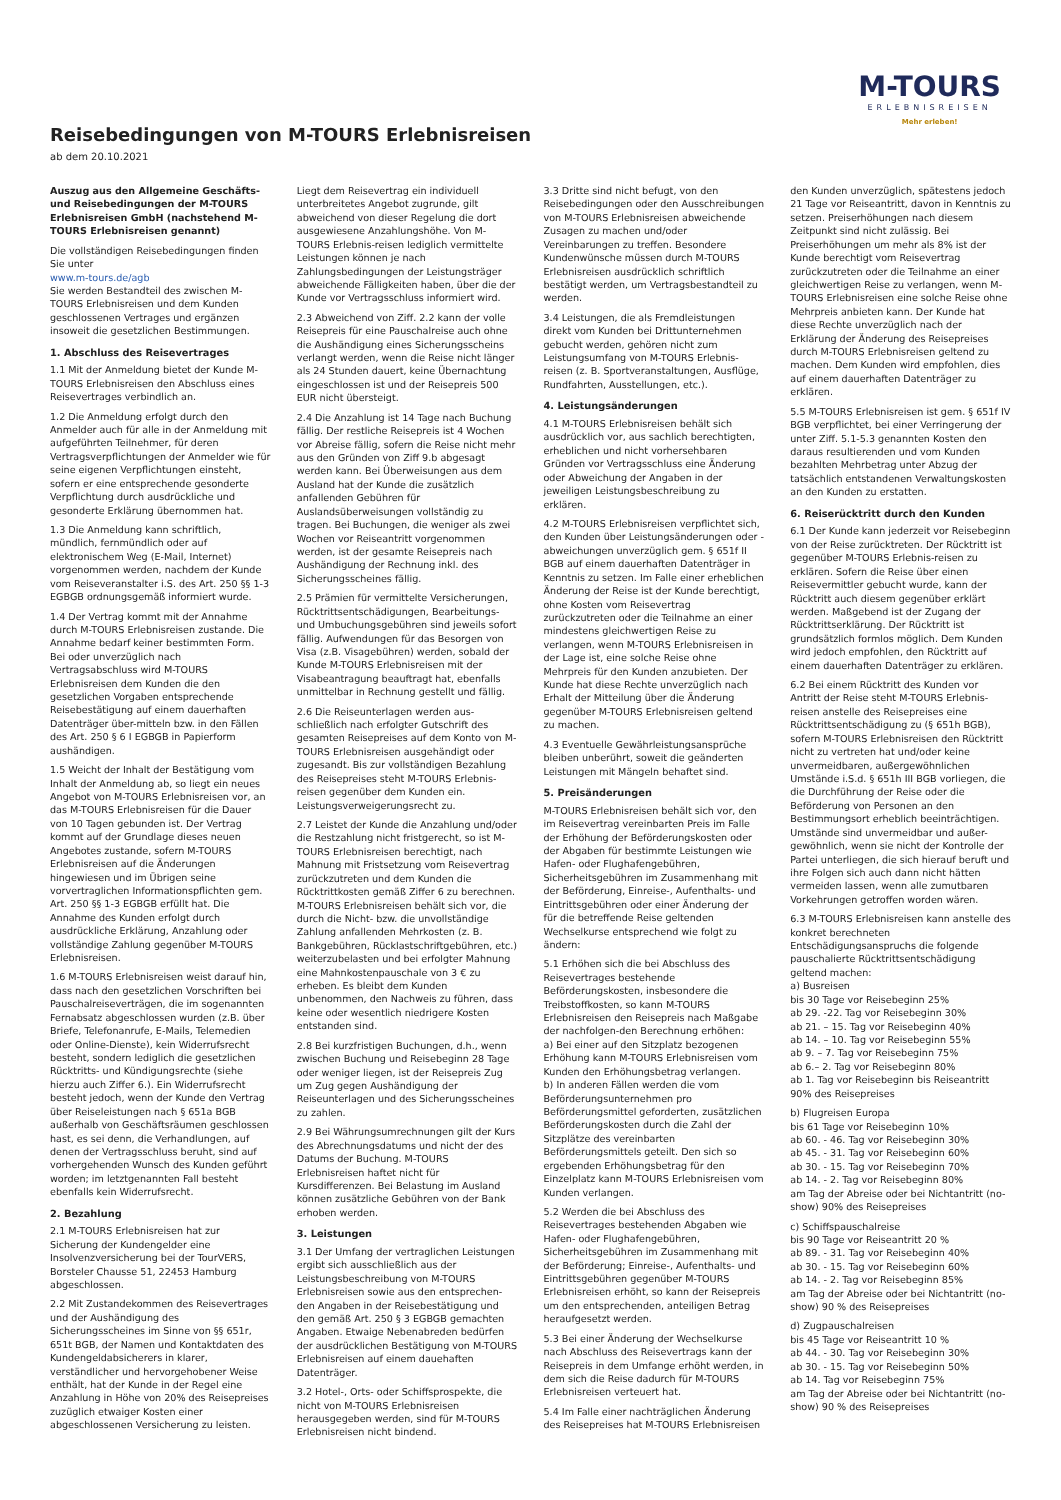M-TOURS
ERLEBNISREISEN
Mehr erleben!
Reisebedingungen von M-TOURS Erlebnisreisen
ab dem 20.10.2021
Auszug aus den Allgemeine Geschäfts- und Reisebedingungen der M-TOURS Erlebnisreisen GmbH (nachstehend M-TOURS Erlebnisreisen genannt)
Die vollständigen Reisebedingungen finden Sie unter
www.m-tours.de/agb
Sie werden Bestandteil des zwischen M-TOURS Erlebnisreisen und dem Kunden geschlossenen Vertrages und ergänzen insoweit die gesetzlichen Bestimmungen.
1. Abschluss des Reisevertrages
1.1 Mit der Anmeldung bietet der Kunde M-TOURS Erlebnisreisen den Abschluss eines Reisevertrages verbindlich an.
1.2 Die Anmeldung erfolgt durch den Anmelder auch für alle in der Anmeldung mit aufgeführten Teilnehmer, für deren Vertragsverpflichtungen der Anmelder wie für seine eigenen Verpflichtungen einsteht, sofern er eine entsprechende gesonderte Verpflichtung durch ausdrückliche und gesonderte Erklärung übernommen hat.
1.3 Die Anmeldung kann schriftlich, mündlich, fernmündlich oder auf elektronischem Weg (E-Mail, Internet) vorgenommen werden, nachdem der Kunde vom Reiseveranstalter i.S. des Art. 250 §§ 1-3 EGBGB ordnungsgemäß informiert wurde.
1.4 Der Vertrag kommt mit der Annahme durch M-TOURS Erlebnisreisen zustande. Die Annahme bedarf keiner bestimmten Form. Bei oder unverzüglich nach Vertragsabschluss wird M-TOURS Erlebnisreisen dem Kunden die den gesetzlichen Vorgaben entsprechende Reisebestätigung auf einem dauerhaften Datenträger über-mitteln bzw. in den Fällen des Art. 250 § 6 I EGBGB in Papierform aushändigen.
1.5 Weicht der Inhalt der Bestätigung vom Inhalt der Anmeldung ab, so liegt ein neues Angebot von M-TOURS Erlebnisreisen vor, an das M-TOURS Erlebnisreisen für die Dauer von 10 Tagen gebunden ist. Der Vertrag kommt auf der Grundlage dieses neuen Angebotes zustande, sofern M-TOURS Erlebnisreisen auf die Änderungen hingewiesen und im Übrigen seine vorvertraglichen Informationspflichten gem. Art. 250 §§ 1-3 EGBGB erfüllt hat. Die Annahme des Kunden erfolgt durch ausdrückliche Erklärung, Anzahlung oder vollständige Zahlung gegenüber M-TOURS Erlebnisreisen.
1.6 M-TOURS Erlebnisreisen weist darauf hin, dass nach den gesetzlichen Vorschriften bei Pauschalreiseverträgen, die im sogenannten Fernabsatz abgeschlossen wurden (z.B. über Briefe, Telefonanrufe, E-Mails, Telemedien oder Online-Dienste), kein Widerrufsrecht besteht, sondern lediglich die gesetzlichen Rücktritts- und Kündigungsrechte (siehe hierzu auch Ziffer 6.). Ein Widerrufsrecht besteht jedoch, wenn der Kunde den Vertrag über Reiseleistungen nach § 651a BGB außerhalb von Geschäftsräumen geschlossen hast, es sei denn, die Verhandlungen, auf denen der Vertragsschluss beruht, sind auf vorhergehenden Wunsch des Kunden geführt worden; im letztgenannten Fall besteht ebenfalls kein Widerrufsrecht.
2. Bezahlung
2.1 M-TOURS Erlebnisreisen hat zur Sicherung der Kundengelder eine Insolvenzversicherung bei der TourVERS, Borsteler Chausse 51, 22453 Hamburg abgeschlossen.
2.2 Mit Zustandekommen des Reisevertrages und der Aushändigung des Sicherungsscheines im Sinne von §§ 651r, 651t BGB, der Namen und Kontaktdaten des Kundengeldabsicherers in klarer, verständlicher und hervorgehobener Weise enthält, hat der Kunde in der Regel eine Anzahlung in Höhe von 20% des Reisepreises zuzüglich etwaiger Kosten einer abgeschlossenen Versicherung zu leisten. Liegt dem Reisevertrag ein individuell unterbreitetes Angebot zugrunde, gilt abweichend von dieser Regelung die dort ausgewiesene Anzahlungshöhe. Von M-TOURS Erlebnis-reisen lediglich vermittelte Leistungen können je nach Zahlungsbedingungen der Leistungsträger abweichende Fälligkeiten haben, über die der Kunde vor Vertragsschluss informiert wird.
2.3 Abweichend von Ziff. 2.2 kann der volle Reisepreis für eine Pauschalreise auch ohne die Aushändigung eines Sicherungsscheins verlangt werden, wenn die Reise nicht länger als 24 Stunden dauert, keine Übernachtung eingeschlossen ist und der Reisepreis 500 EUR nicht übersteigt.
2.4 Die Anzahlung ist 14 Tage nach Buchung fällig. Der restliche Reisepreis ist 4 Wochen vor Abreise fällig, sofern die Reise nicht mehr aus den Gründen von Ziff 9.b abgesagt werden kann. Bei Überweisungen aus dem Ausland hat der Kunde die zusätzlich anfallenden Gebühren für Auslandsüberweisungen vollständig zu tragen. Bei Buchungen, die weniger als zwei Wochen vor Reiseantritt vorgenommen werden, ist der gesamte Reisepreis nach Aushändigung der Rechnung inkl. des Sicherungsscheines fällig.
2.5 Prämien für vermittelte Versicherungen, Rücktrittsentschädigungen, Bearbeitungs- und Umbuchungsgebühren sind jeweils sofort fällig. Aufwendungen für das Besorgen von Visa (z.B. Visagebühren) werden, sobald der Kunde M-TOURS Erlebnisreisen mit der Visabeantragung beauftragt hat, ebenfalls unmittelbar in Rechnung gestellt und fällig.
2.6 Die Reiseunterlagen werden aus-schließlich nach erfolgter Gutschrift des gesamten Reisepreises auf dem Konto von M-TOURS Erlebnisreisen ausgehändigt oder zugesandt. Bis zur vollständigen Bezahlung des Reisepreises steht M-TOURS Erlebnis-reisen gegenüber dem Kunden ein. Leistungsverweigerungsrecht zu.
2.7 Leistet der Kunde die Anzahlung und/oder die Restzahlung nicht fristgerecht, so ist M-TOURS Erlebnisreisen berechtigt, nach Mahnung mit Fristsetzung vom Reisevertrag zurückzutreten und dem Kunden die Rücktrittkosten gemäß Ziffer 6 zu berechnen. M-TOURS Erlebnisreisen behält sich vor, die durch die Nicht- bzw. die unvollständige Zahlung anfallenden Mehrkosten (z. B. Bankgebühren, Rücklastschriftgebühren, etc.) weiterzubelasten und bei erfolgter Mahnung eine Mahnkostenpauschale von 3 € zu erheben. Es bleibt dem Kunden unbenommen, den Nachweis zu führen, dass keine oder wesentlich niedrigere Kosten entstanden sind.
2.8 Bei kurzfristigen Buchungen, d.h., wenn zwischen Buchung und Reisebeginn 28 Tage oder weniger liegen, ist der Reisepreis Zug um Zug gegen Aushändigung der Reiseunterlagen und des Sicherungsscheines zu zahlen.
2.9 Bei Währungsumrechnungen gilt der Kurs des Abrechnungsdatums und nicht der des Datums der Buchung. M-TOURS Erlebnisreisen haftet nicht für Kursdifferenzen. Bei Belastung im Ausland können zusätzliche Gebühren von der Bank erhoben werden.
3. Leistungen
3.1 Der Umfang der vertraglichen Leistungen ergibt sich ausschließlich aus der Leistungsbeschreibung von M-TOURS Erlebnisreisen sowie aus den entsprechen-den Angaben in der Reisebestätigung und den gemäß Art. 250 § 3 EGBGB gemachten Angaben. Etwaige Nebenabreden bedürfen der ausdrücklichen Bestätigung von M-TOURS Erlebnisreisen auf einem dauehaften Datenträger.
3.2 Hotel-, Orts- oder Schiffsprospekte, die nicht von M-TOURS Erlebnisreisen herausgegeben werden, sind für M-TOURS Erlebnisreisen nicht bindend.
3.3 Dritte sind nicht befugt, von den Reisebedingungen oder den Ausschreibungen von M-TOURS Erlebnisreisen abweichende Zusagen zu machen und/oder Vereinbarungen zu treffen. Besondere Kundenwünsche müssen durch M-TOURS Erlebnisreisen ausdrücklich schriftlich bestätigt werden, um Vertragsbestandteil zu werden.
3.4 Leistungen, die als Fremdleistungen direkt vom Kunden bei Drittunternehmen gebucht werden, gehören nicht zum Leistungsumfang von M-TOURS Erlebnis-reisen (z. B. Sportveranstaltungen, Ausflüge, Rundfahrten, Ausstellungen, etc.).
4. Leistungsänderungen
4.1 M-TOURS Erlebnisreisen behält sich ausdrücklich vor, aus sachlich berechtigten, erheblichen und nicht vorhersehbaren Gründen vor Vertragsschluss eine Änderung oder Abweichung der Angaben in der jeweiligen Leistungsbeschreibung zu erklären.
4.2 M-TOURS Erlebnisreisen verpflichtet sich, den Kunden über Leistungsänderungen oder -abweichungen unverzüglich gem. § 651f II BGB auf einem dauerhaften Datenträger in Kenntnis zu setzen. Im Falle einer erheblichen Änderung der Reise ist der Kunde berechtigt, ohne Kosten vom Reisevertrag zurückzutreten oder die Teilnahme an einer mindestens gleichwertigen Reise zu verlangen, wenn M-TOURS Erlebnisreisen in der Lage ist, eine solche Reise ohne Mehrpreis für den Kunden anzubieten. Der Kunde hat diese Rechte unverzüglich nach Erhalt der Mitteilung über die Änderung gegenüber M-TOURS Erlebnisreisen geltend zu machen.
4.3 Eventuelle Gewährleistungsansprüche bleiben unberührt, soweit die geänderten Leistungen mit Mängeln behaftet sind.
5. Preisänderungen
M-TOURS Erlebnisreisen behält sich vor, den im Reisevertrag vereinbarten Preis im Falle der Erhöhung der Beförderungskosten oder der Abgaben für bestimmte Leistungen wie Hafen- oder Flughafengebühren, Sicherheitsgebühren im Zusammenhang mit der Beförderung, Einreise-, Aufenthalts- und Eintrittsgebühren oder einer Änderung der für die betreffende Reise geltenden Wechselkurse entsprechend wie folgt zu ändern:
5.1 Erhöhen sich die bei Abschluss des Reisevertrages bestehende Beförderungskosten, insbesondere die Treibstoffkosten, so kann M-TOURS Erlebnisreisen den Reisepreis nach Maßgabe der nachfolgen-den Berechnung erhöhen:
a) Bei einer auf den Sitzplatz bezogenen Erhöhung kann M-TOURS Erlebnisreisen vom Kunden den Erhöhungsbetrag verlangen.
b) In anderen Fällen werden die vom Beförderungsunternehmen pro Beförderungsmittel geforderten, zusätzlichen Beförderungskosten durch die Zahl der Sitzplätze des vereinbarten Beförderungsmittels geteilt. Den sich so ergebenden Erhöhungsbetrag für den Einzelplatz kann M-TOURS Erlebnisreisen vom Kunden verlangen.
5.2 Werden die bei Abschluss des Reisevertrages bestehenden Abgaben wie Hafen- oder Flughafengebühren, Sicherheitsgebühren im Zusammenhang mit der Beförderung; Einreise-, Aufenthalts- und Eintrittsgebühren gegenüber M-TOURS Erlebnisreisen erhöht, so kann der Reisepreis um den entsprechenden, anteiligen Betrag heraufgesetzt werden.
5.3 Bei einer Änderung der Wechselkurse nach Abschluss des Reisevertrags kann der Reisepreis in dem Umfange erhöht werden, in dem sich die Reise dadurch für M-TOURS Erlebnisreisen verteuert hat.
5.4 Im Falle einer nachträglichen Änderung des Reisepreises hat M-TOURS Erlebnisreisen den Kunden unverzüglich, spätestens jedoch 21 Tage vor Reiseantritt, davon in Kenntnis zu setzen. Preiserhöhungen nach diesem Zeitpunkt sind nicht zulässig. Bei Preiserhöhungen um mehr als 8% ist der Kunde berechtigt vom Reisevertrag zurückzutreten oder die Teilnahme an einer gleichwertigen Reise zu verlangen, wenn M-TOURS Erlebnisreisen eine solche Reise ohne Mehrpreis anbieten kann. Der Kunde hat diese Rechte unverzüglich nach der Erklärung der Änderung des Reisepreises durch M-TOURS Erlebnisreisen geltend zu machen. Dem Kunden wird empfohlen, dies auf einem dauerhaften Datenträger zu erklären.
5.5 M-TOURS Erlebnisreisen ist gem. § 651f IV BGB verpflichtet, bei einer Verringerung der unter Ziff. 5.1-5.3 genannten Kosten den daraus resultierenden und vom Kunden bezahlten Mehrbetrag unter Abzug der tatsächlich entstandenen Verwaltungskosten an den Kunden zu erstatten.
6. Reiserücktritt durch den Kunden
6.1 Der Kunde kann jederzeit vor Reisebeginn von der Reise zurücktreten. Der Rücktritt ist gegenüber M-TOURS Erlebnis-reisen zu erklären. Sofern die Reise über einen Reisevermittler gebucht wurde, kann der Rücktritt auch diesem gegenüber erklärt werden. Maßgebend ist der Zugang der Rücktrittserklärung. Der Rücktritt ist grundsätzlich formlos möglich. Dem Kunden wird jedoch empfohlen, den Rücktritt auf einem dauerhaften Datenträger zu erklären.
6.2 Bei einem Rücktritt des Kunden vor Antritt der Reise steht M-TOURS Erlebnis-reisen anstelle des Reisepreises eine Rücktrittsentschädigung zu (§ 651h BGB), sofern M-TOURS Erlebnisreisen den Rücktritt nicht zu vertreten hat und/oder keine unvermeidbaren, außergewöhnlichen Umstände i.S.d. § 651h III BGB vorliegen, die die Durchführung der Reise oder die Beförderung von Personen an den Bestimmungsort erheblich beeinträchtigen. Umstände sind unvermeidbar und außer-gewöhnlich, wenn sie nicht der Kontrolle der Partei unterliegen, die sich hierauf beruft und ihre Folgen sich auch dann nicht hätten vermeiden lassen, wenn alle zumutbaren Vorkehrungen getroffen worden wären.
6.3 M-TOURS Erlebnisreisen kann anstelle des konkret berechneten Entschädigungsanspruchs die folgende pauschalierte Rücktrittsentschädigung geltend machen:
a) Busreisen
bis 30 Tage vor Reisebeginn 25%
ab 29. -22. Tag vor Reisebeginn 30%
ab 21. – 15. Tag vor Reisebeginn 40%
ab 14. – 10. Tag vor Reisebeginn 55%
ab 9. – 7. Tag vor Reisebeginn 75%
ab 6.– 2. Tag vor Reisebeginn 80%
ab 1. Tag vor Reisebeginn bis Reiseantritt 90% des Reisepreises
b) Flugreisen Europa
bis 61 Tage vor Reisebeginn 10%
ab 60. - 46. Tag vor Reisebeginn 30%
ab 45. - 31. Tag vor Reisebeginn 60%
ab 30. - 15. Tag vor Reisebeginn 70%
ab 14. - 2. Tag vor Reisebeginn 80%
am Tag der Abreise oder bei Nichtantritt (no-show) 90% des Reisepreises
c) Schiffspauschalreise
bis 90 Tage vor Reiseantritt 20 %
ab 89. - 31. Tag vor Reisebeginn 40%
ab 30. - 15. Tag vor Reisebeginn 60%
ab 14. - 2. Tag vor Reisebeginn 85%
am Tag der Abreise oder bei Nichtantritt (no-show) 90 % des Reisepreises
d) Zugpauschalreisen
bis 45 Tage vor Reiseantritt 10 %
ab 44. - 30. Tag vor Reisebeginn 30%
ab 30. - 15. Tag vor Reisebeginn 50%
ab 14. Tag vor Reisebeginn 75%
am Tag der Abreise oder bei Nichtantritt (no-show) 90 % des Reisepreises